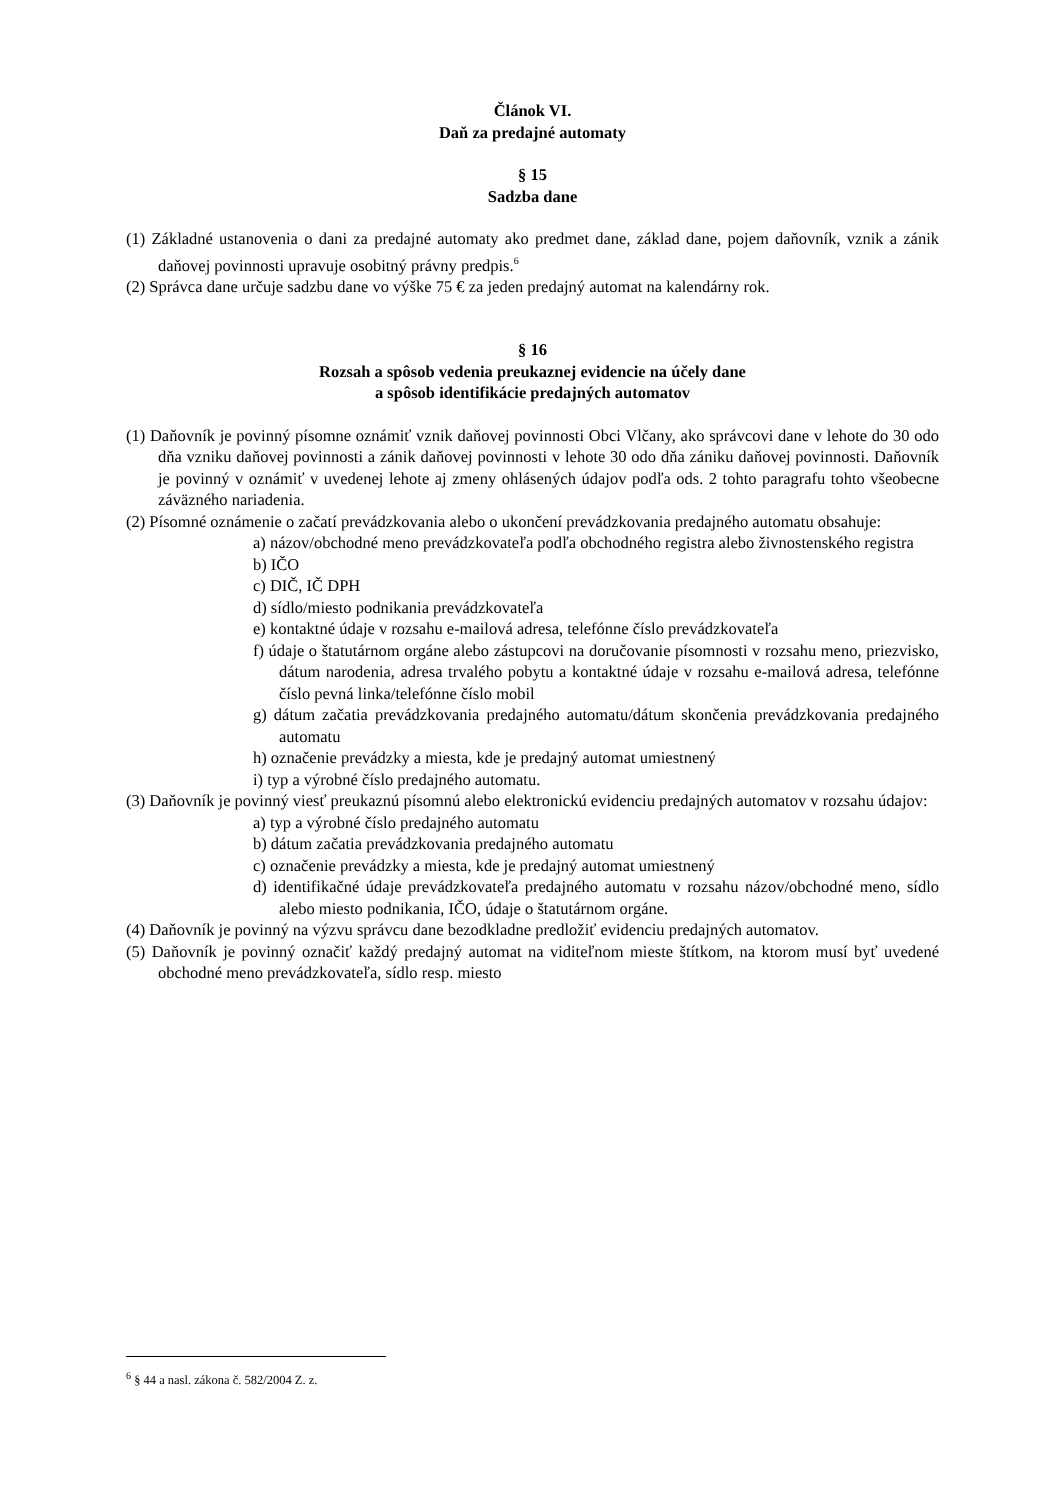Článok VI.
Daň za predajné automaty
§ 15
Sadzba dane
(1) Základné ustanovenia o dani za predajné automaty ako predmet dane, základ dane, pojem daňovník, vznik a zánik daňovej povinnosti upravuje osobitný právny predpis.<sup>6</sup>
(2) Správca dane určuje sadzbu dane vo výške 75 € za jeden predajný automat na kalendárny rok.
§ 16
Rozsah a spôsob vedenia preukaznej evidencie na účely dane
a spôsob identifikácie predajných automatov
(1) Daňovník je povinný písomne oznámiť vznik daňovej povinnosti Obci Vlčany, ako správcovi dane v lehote do 30 odo dňa vzniku daňovej povinnosti a zánik daňovej povinnosti v lehote 30 odo dňa zániku daňovej povinnosti. Daňovník je povinný v oznámiť v uvedenej lehote aj zmeny ohlásených údajov podľa ods. 2 tohto paragrafu tohto všeobecne záväzného nariadenia.
(2) Písomné oznámenie o začatí prevádzkovania alebo o ukončení prevádzkovania predajného automatu obsahuje:
a) názov/obchodné meno prevádzkovateľa podľa obchodného registra alebo živnostenského registra
b) IČO
c) DIČ, IČ DPH
d) sídlo/miesto podnikania prevádzkovateľa
e) kontaktné údaje v rozsahu e-mailová adresa, telefónne číslo prevádzkovateľa
f) údaje o štatutárnom orgáne alebo zástupcovi na doručovanie písomnosti v rozsahu meno, priezvisko, dátum narodenia, adresa trvalého pobytu a kontaktné údaje v rozsahu e-mailová adresa, telefónne číslo pevná linka/telefónne číslo mobil
g) dátum začatia prevádzkovania predajného automatu/dátum skončenia prevádzkovania predajného automatu
h) označenie prevádzky a miesta, kde je predajný automat umiestnený
i) typ a výrobné číslo predajného automatu.
(3) Daňovník je povinný viesť preukaznú písomnú alebo elektronickú evidenciu predajných automatov v rozsahu údajov:
a) typ a výrobné číslo predajného automatu
b) dátum začatia prevádzkovania predajného automatu
c) označenie prevádzky a miesta, kde je predajný automat umiestnený
d) identifikačné údaje prevádzkovateľa predajného automatu v rozsahu názov/obchodné meno, sídlo alebo miesto podnikania, IČO, údaje o štatutárnom orgáne.
(4) Daňovník je povinný na výzvu správcu dane bezodkladne predložiť evidenciu predajných automatov.
(5) Daňovník je povinný označiť každý predajný automat na viditeľnom mieste štítkom, na ktorom musí byť uvedené obchodné meno prevádzkovateľa, sídlo resp. miesto
<sup>6</sup> § 44 a nasl. zákona č. 582/2004 Z. z.